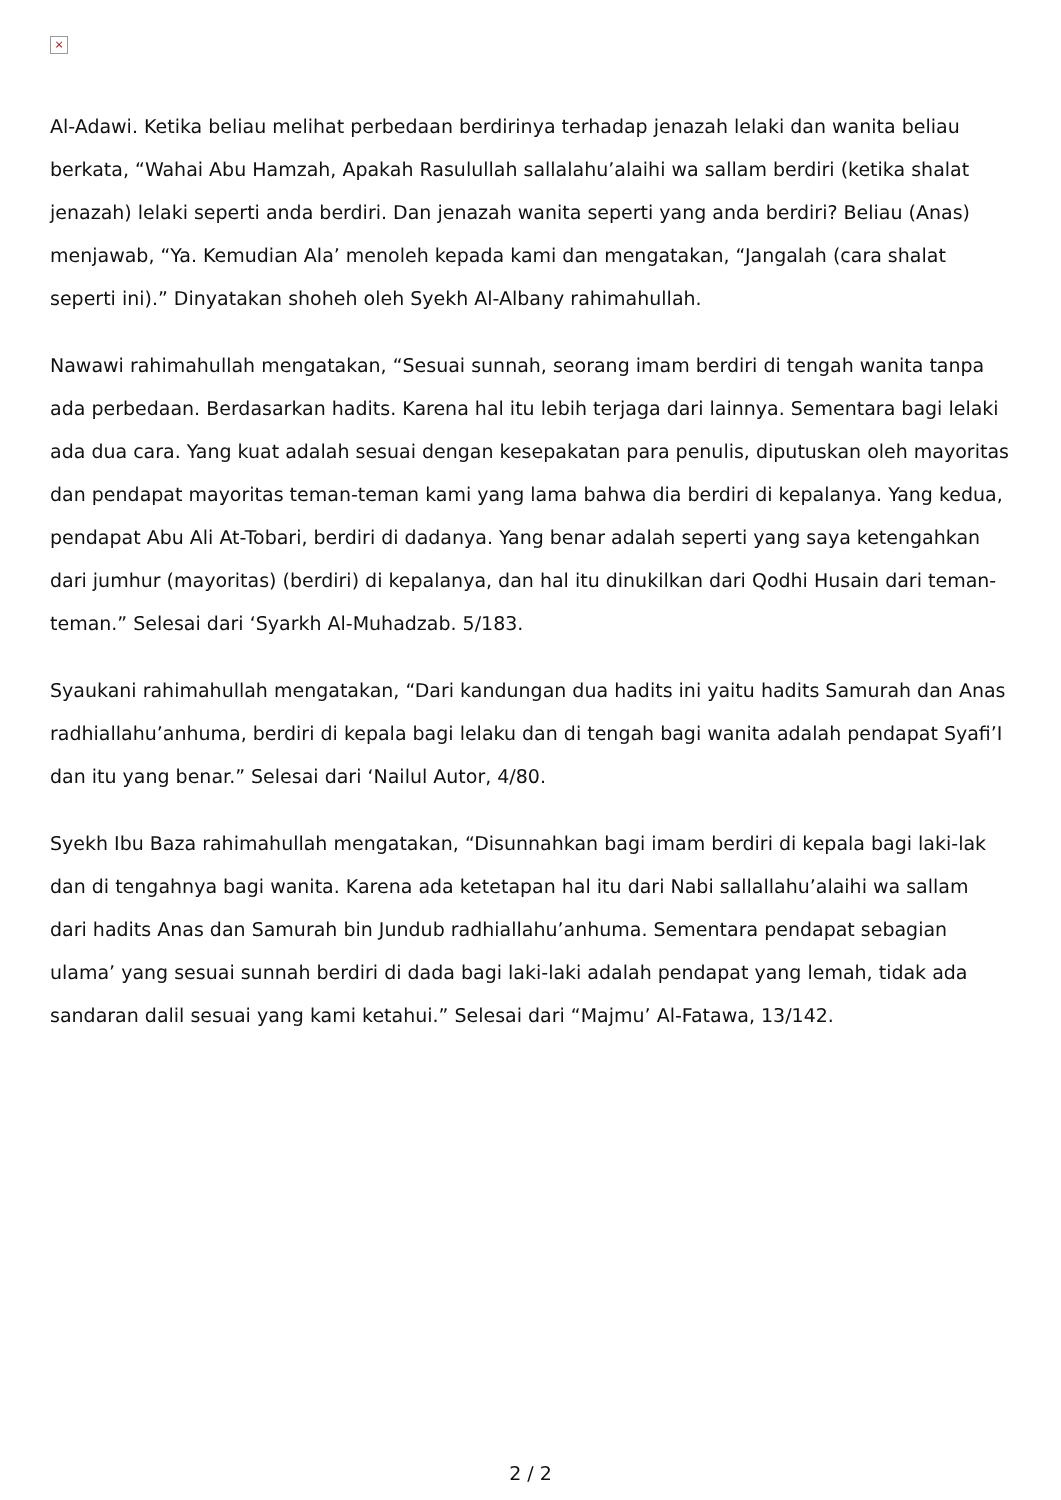×
Al-Adawi. Ketika beliau melihat perbedaan berdirinya terhadap jenazah lelaki dan wanita beliau berkata, “Wahai Abu Hamzah, Apakah Rasulullah sallalahu’alaihi wa sallam berdiri (ketika shalat jenazah) lelaki seperti anda berdiri. Dan jenazah wanita seperti yang anda berdiri? Beliau (Anas) menjawab, “Ya. Kemudian Ala’ menoleh kepada kami dan mengatakan, “Jangalah (cara shalat seperti ini).” Dinyatakan shoheh oleh Syekh Al-Albany rahimahullah.
Nawawi rahimahullah mengatakan, “Sesuai sunnah, seorang imam berdiri di tengah wanita tanpa ada perbedaan. Berdasarkan hadits. Karena hal itu lebih terjaga dari lainnya. Sementara bagi lelaki ada dua cara. Yang kuat adalah sesuai dengan kesepakatan para penulis, diputuskan oleh mayoritas dan pendapat mayoritas teman-teman kami yang lama bahwa dia berdiri di kepalanya. Yang kedua, pendapat Abu Ali At-Tobari, berdiri di dadanya. Yang benar adalah seperti yang saya ketengahkan dari jumhur (mayoritas) (berdiri) di kepalanya, dan hal itu dinukilkan dari Qodhi Husain dari teman-teman.” Selesai dari ‘Syarkh Al-Muhadzab. 5/183.
Syaukani rahimahullah mengatakan, “Dari kandungan dua hadits ini yaitu hadits Samurah dan Anas radhiallahu’anhuma, berdiri di kepala bagi lelaku dan di tengah bagi wanita adalah pendapat Syafi’I dan itu yang benar.” Selesai dari ‘Nailul Autor, 4/80.
Syekh Ibu Baza rahimahullah mengatakan, “Disunnahkan bagi imam berdiri di kepala bagi laki-lak dan di tengahnya bagi wanita. Karena ada ketetapan hal itu dari Nabi sallallahu’alaihi wa sallam dari hadits Anas dan Samurah bin Jundub radhiallahu’anhuma. Sementara pendapat sebagian ulama’ yang sesuai sunnah berdiri di dada bagi laki-laki adalah pendapat yang lemah, tidak ada sandaran dalil sesuai yang kami ketahui.” Selesai dari “Majmu’ Al-Fatawa, 13/142.
2 / 2